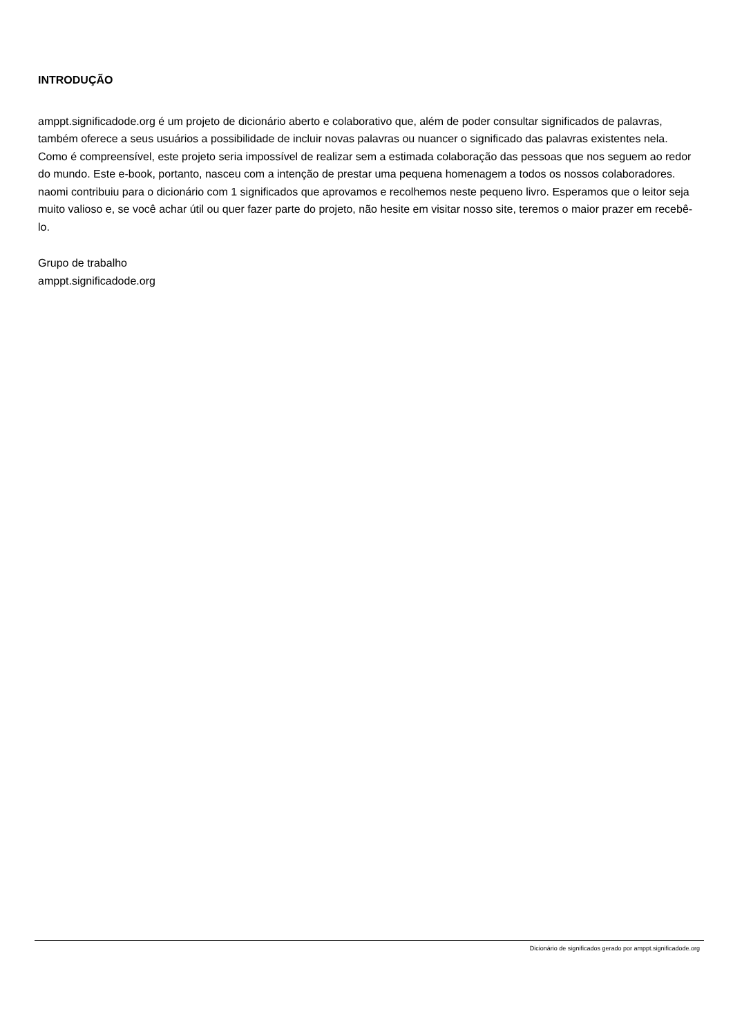INTRODUÇÃO
amppt.significadode.org é um projeto de dicionário aberto e colaborativo que, além de poder consultar significados de palavras, também oferece a seus usuários a possibilidade de incluir novas palavras ou nuancer o significado das palavras existentes nela. Como é compreensível, este projeto seria impossível de realizar sem a estimada colaboração das pessoas que nos seguem ao redor do mundo. Este e-book, portanto, nasceu com a intenção de prestar uma pequena homenagem a todos os nossos colaboradores.
naomi contribuiu para o dicionário com 1 significados que aprovamos e recolhemos neste pequeno livro. Esperamos que o leitor seja muito valioso e, se você achar útil ou quer fazer parte do projeto, não hesite em visitar nosso site, teremos o maior prazer em recebê-lo.
Grupo de trabalho
amppt.significadode.org
Dicionário de significados gerado por amppt.significadode.org